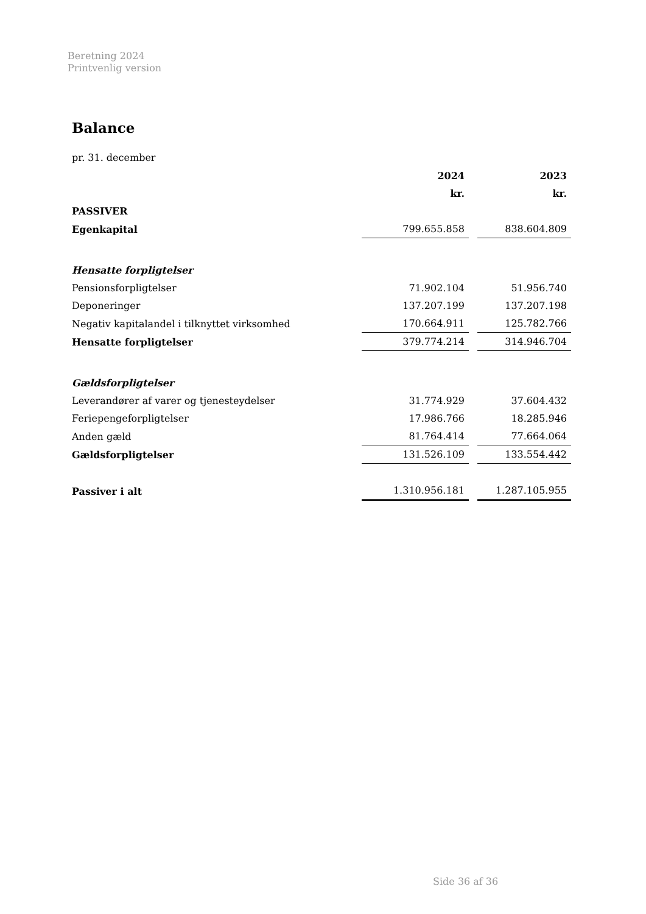Beretning 2024
Printvenlig version
Balance
pr. 31. december
| | 2024 | | 2023 |
| --- | --- | --- | --- |
| | kr. | | kr. |
| PASSIVER | | | |
| Egenkapital | 799.655.858 | | 838.604.809 |
| Hensatte forpligtelser | | | |
| Pensionsforpligtelser | 71.902.104 | | 51.956.740 |
| Deponeringer | 137.207.199 | | 137.207.198 |
| Negativ kapitalandel i tilknyttet virksomhed | 170.664.911 | | 125.782.766 |
| Hensatte forpligtelser | 379.774.214 | | 314.946.704 |
| Gældsforpligtelser | | | |
| Leverandører af varer og tjenesteydelser | 31.774.929 | | 37.604.432 |
| Feriepengeforpligtelser | 17.986.766 | | 18.285.946 |
| Anden gæld | 81.764.414 | | 77.664.064 |
| Gældsforpligtelser | 131.526.109 | | 133.554.442 |
| Passiver i alt | 1.310.956.181 | | 1.287.105.955 |
Side 36 af 36